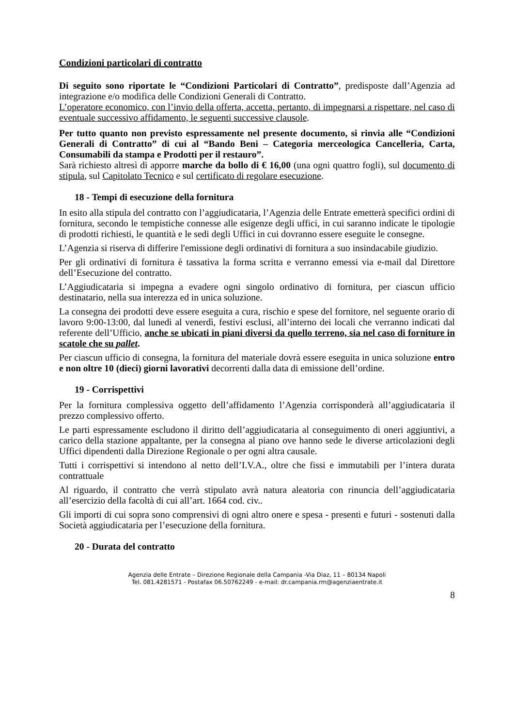Condizioni particolari di contratto
Di seguito sono riportate le “Condizioni Particolari di Contratto”, predisposte dall’Agenzia ad integrazione e/o modifica delle Condizioni Generali di Contratto.
L’operatore economico, con l’invio della offerta, accetta, pertanto, di impegnarsi a rispettare, nel caso di eventuale successivo affidamento, le seguenti successive clausole.
Per tutto quanto non previsto espressamente nel presente documento, si rinvia alle “Condizioni Generali di Contratto” di cui al “Bando Beni – Categoria merceologica Cancelleria, Carta, Consumabili da stampa e Prodotti per il restauro”.
Sarà richiesto altresì di apporre marche da bollo di € 16,00 (una ogni quattro fogli), sul documento di stipula, sul Capitolato Tecnico e sul certificato di regolare esecuzione.
18 - Tempi di esecuzione della fornitura
In esito alla stipula del contratto con l’aggiudicataria, l’Agenzia delle Entrate emetterà specifici ordini di fornitura, secondo le tempistiche connesse alle esigenze degli uffici, in cui saranno indicate le tipologie di prodotti richiesti, le quantità e le sedi degli Uffici in cui dovranno essere eseguite le consegne.
L’Agenzia si riserva di differire l'emissione degli ordinativi di fornitura a suo insindacabile giudizio.
Per gli ordinativi di fornitura è tassativa la forma scritta e verranno emessi via e-mail dal Direttore dell’Esecuzione del contratto.
L’Aggiudicataria si impegna a evadere ogni singolo ordinativo di fornitura, per ciascun ufficio destinatario, nella sua interezza ed in unica soluzione.
La consegna dei prodotti deve essere eseguita a cura, rischio e spese del fornitore, nel seguente orario di lavoro 9:00-13:00, dal lunedì al venerdì, festivi esclusi, all’interno dei locali che verranno indicati dal referente dell’Ufficio, anche se ubicati in piani diversi da quello terreno, sia nel caso di forniture in scatole che su pallet.
Per ciascun ufficio di consegna, la fornitura del materiale dovrà essere eseguita in unica soluzione entro e non oltre 10 (dieci) giorni lavorativi decorrenti dalla data di emissione dell’ordine.
19 - Corrispettivi
Per la fornitura complessiva oggetto dell’affidamento l’Agenzia corrisponderà all’aggiudicataria il prezzo complessivo offerto.
Le parti espressamente escludono il diritto dell’aggiudicataria al conseguimento di oneri aggiuntivi, a carico della stazione appaltante, per la consegna al piano ove hanno sede le diverse articolazioni degli Uffici dipendenti dalla Direzione Regionale o per ogni altra causale.
Tutti i corrispettivi si intendono al netto dell’I.V.A., oltre che fissi e immutabili per l’intera durata contrattuale
Al riguardo, il contratto che verrà stipulato avrà natura aleatoria con rinuncia dell’aggiudicataria all’esercizio della facoltà di cui all’art. 1664 cod. civ..
Gli importi di cui sopra sono comprensivi di ogni altro onere e spesa - presenti e futuri - sostenuti dalla Società aggiudicataria per l’esecuzione della fornitura.
20 - Durata del contratto
Agenzia delle Entrate – Direzione Regionale della Campania -Via Diaz, 11 – 80134 Napoli
Tel. 081.4281571 - Postafax 06.50762249 - e-mail: dr.campania.rm@agenziaentrate.it
8